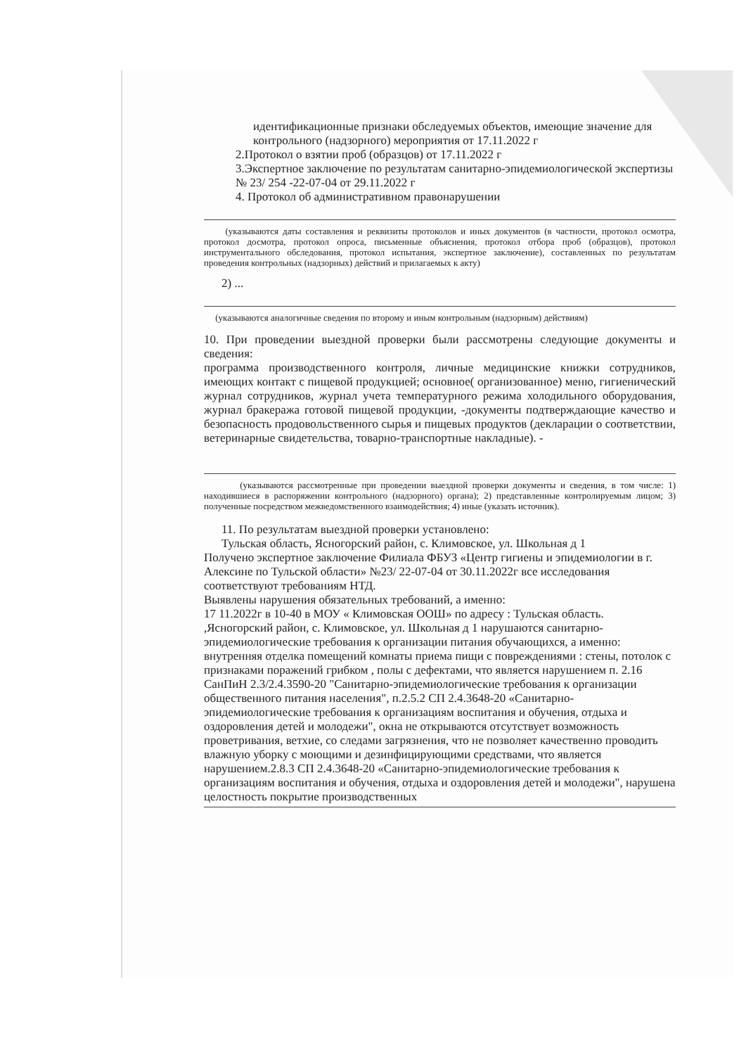идентификационные признаки обследуемых объектов, имеющие значение для контрольного (надзорного) мероприятия от 17.11.2022 г
2.Протокол о взятии проб (образцов) от 17.11.2022 г
3.Экспертное заключение по результатам санитарно-эпидемиологической экспертизы № 23/ 254 -22-07-04 от 29.11.2022 г
4. Протокол об административном правонарушении
(указываются даты составления и реквизиты протоколов и иных документов (в частности, протокол осмотра, протокол досмотра, протокол опроса, письменные объяснения, протокол отбора проб (образцов), протокол инструментального обследования, протокол испытания, экспертное заключение), составленных по результатам проведения контрольных (надзорных) действий и прилагаемых к акту)
2) ...
(указываются аналогичные сведения по второму и иным контрольным (надзорным) действиям)
10. При проведении выездной проверки были рассмотрены следующие документы и сведения:
программа производственного контроля, личные медицинские книжки сотрудников, имеющих контакт с пищевой продукцией; основное( организованное) меню, гигиенический журнал сотрудников, журнал учета температурного режима холодильного оборудования, журнал бракеража готовой пищевой продукции, -документы подтверждающие качество и безопасность продовольственного сырья и пищевых продуктов (декларации о соответствии, ветеринарные свидетельства, товарно-транспортные накладные). -
(указываются рассмотренные при проведении выездной проверки документы и сведения, в том числе: 1) находившиеся в распоряжении контрольного (надзорного) органа); 2) представленные контролируемым лицом; 3) полученные посредством межведомственного взаимодействия; 4) иные (указать источник).
11. По результатам выездной проверки установлено:
Тульская область, Ясногорский район, с. Климовское, ул. Школьная д 1
Получено экспертное заключение Филиала ФБУЗ «Центр гигиены и эпидемиологии в г. Алексине по Тульской области» №23/ 22-07-04 от 30.11.2022г все исследования соответствуют требованиям НТД.
Выявлены нарушения обязательных требований, а именно:
17 11.2022г в 10-40 в МОУ « Климовская ООШ» по адресу : Тульская область. ,Ясногорский район, с. Климовское, ул. Школьная д 1 нарушаются санитарно-эпидемиологические требования к организации питания обучающихся, а именно: внутренняя отделка помещений комнаты приема пищи с повреждениями : стены, потолок с признаками поражений грибком , полы с дефектами, что является нарушением п. 2.16 СанПиН 2.3/2.4.3590-20 "Санитарно-эпидемиологические требования к организации общественного питания населения", п.2.5.2 СП 2.4.3648-20 «Санитарно-эпидемиологические требования к организациям воспитания и обучения, отдыха и оздоровления детей и молодежи", окна не открываются отсутствует возможность проветривания, ветхие, со следами загрязнения, что не позволяет качественно проводить влажную уборку с моющими и дезинфицирующими средствами, что является нарушением.2.8.3 СП 2.4.3648-20 «Санитарно-эпидемиологические требования к организациям воспитания и обучения, отдыха и оздоровления детей и молодежи", нарушена целостность покрытие производственных